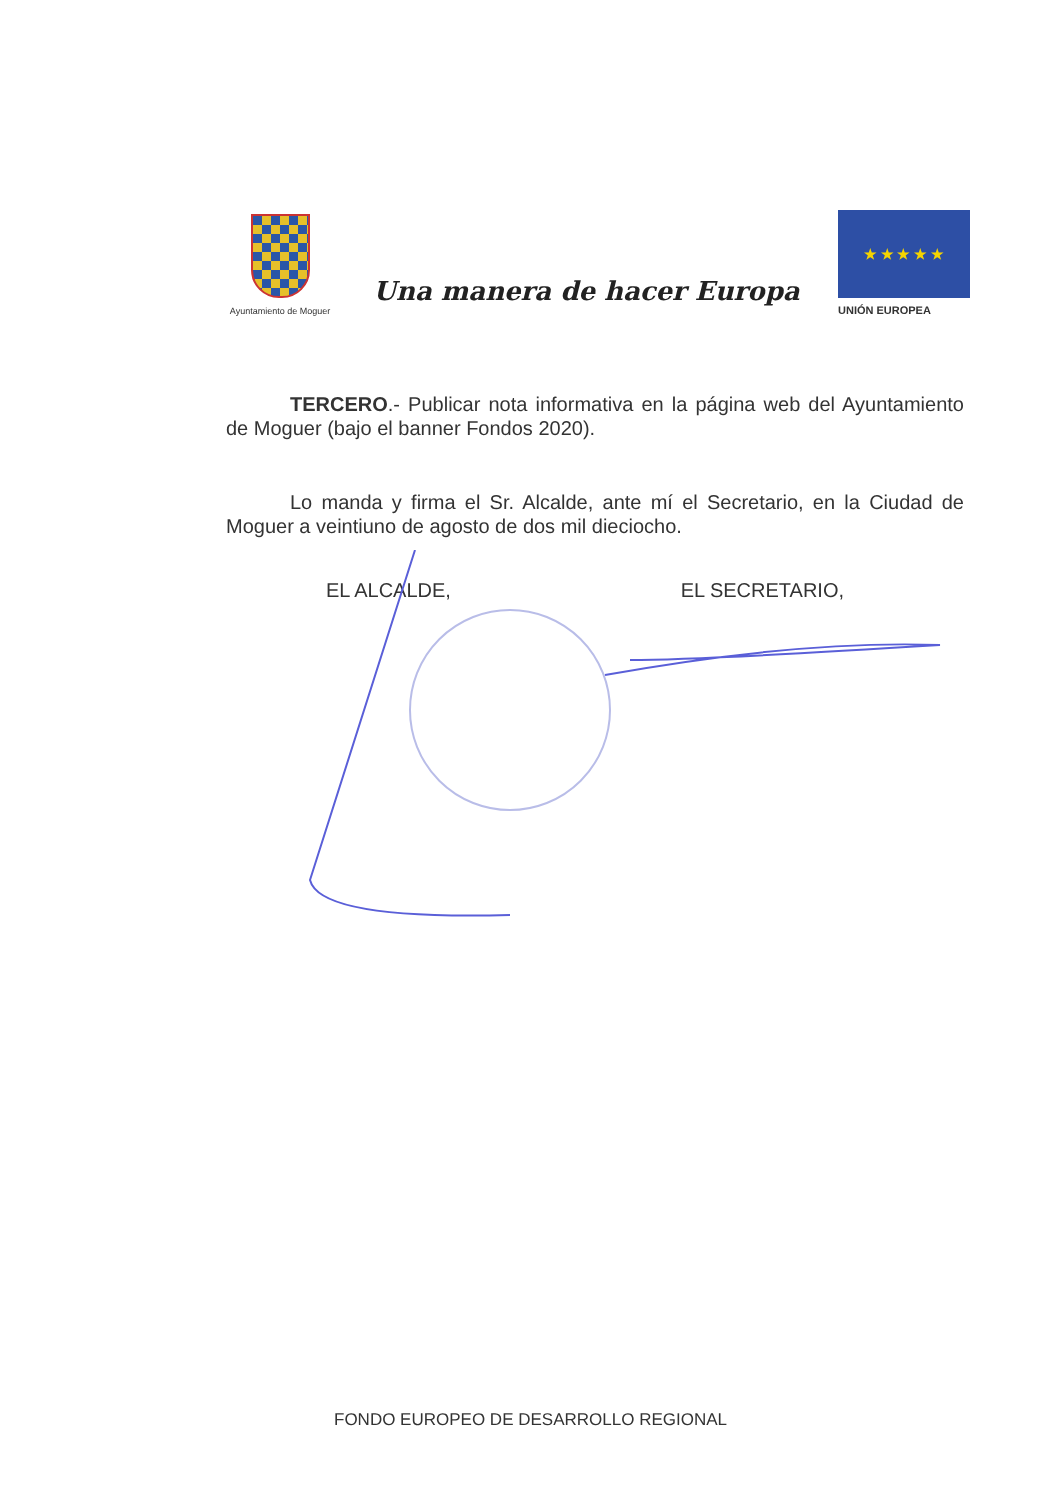Ayuntamiento de Moguer
Una manera de hacer Europa
★ ★ ★ ★ ★
UNIÓN EUROPEA
TERCERO.- Publicar nota informativa en la página web del Ayuntamiento de Moguer (bajo el banner Fondos 2020).
Lo manda y firma el Sr. Alcalde, ante mí el Secretario, en la Ciudad de Moguer a veintiuno de agosto de dos mil dieciocho.
EL ALCALDE, EL SECRETARIO,
FONDO EUROPEO DE DESARROLLO REGIONAL